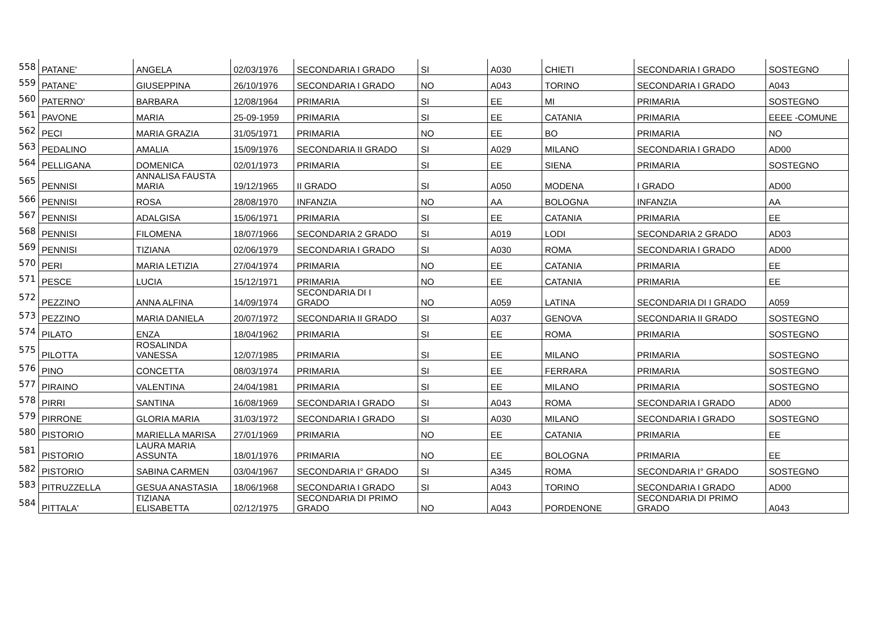| 558 | PATANE' | ANGELA | 02/03/1976 | SECONDARIA I GRADO | SI | A030 | CHIETI | SECONDARIA I GRADO | SOSTEGNO |
| 559 | PATANE' | GIUSEPPINA | 26/10/1976 | SECONDARIA I GRADO | NO | A043 | TORINO | SECONDARIA I GRADO | A043 |
| 560 | PATERNO' | BARBARA | 12/08/1964 | PRIMARIA | SI | EE | MI | PRIMARIA | SOSTEGNO |
| 561 | PAVONE | MARIA | 25-09-1959 | PRIMARIA | SI | EE | CATANIA | PRIMARIA | EEEE -COMUNE |
| 562 | PECI | MARIA GRAZIA | 31/05/1971 | PRIMARIA | NO | EE | BO | PRIMARIA | NO |
| 563 | PEDALINO | AMALIA | 15/09/1976 | SECONDARIA II GRADO | SI | A029 | MILANO | SECONDARIA I GRADO | AD00 |
| 564 | PELLIGANA | DOMENICA | 02/01/1973 | PRIMARIA | SI | EE | SIENA | PRIMARIA | SOSTEGNO |
| 565 | PENNISI | ANNALISA FAUSTA MARIA | 19/12/1965 | II GRADO | SI | A050 | MODENA | I GRADO | AD00 |
| 566 | PENNISI | ROSA | 28/08/1970 | INFANZIA | NO | AA | BOLOGNA | INFANZIA | AA |
| 567 | PENNISI | ADALGISA | 15/06/1971 | PRIMARIA | SI | EE | CATANIA | PRIMARIA | EE |
| 568 | PENNISI | FILOMENA | 18/07/1966 | SECONDARIA 2 GRADO | SI | A019 | LODI | SECONDARIA 2 GRADO | AD03 |
| 569 | PENNISI | TIZIANA | 02/06/1979 | SECONDARIA I GRADO | SI | A030 | ROMA | SECONDARIA I GRADO | AD00 |
| 570 | PERI | MARIA LETIZIA | 27/04/1974 | PRIMARIA | NO | EE | CATANIA | PRIMARIA | EE |
| 571 | PESCE | LUCIA | 15/12/1971 | PRIMARIA | NO | EE | CATANIA | PRIMARIA | EE |
| 572 | PEZZINO | ANNA ALFINA | 14/09/1974 | SECONDARIA DI I GRADO | NO | A059 | LATINA | SECONDARIA DI I GRADO | A059 |
| 573 | PEZZINO | MARIA DANIELA | 20/07/1972 | SECONDARIA II GRADO | SI | A037 | GENOVA | SECONDARIA II GRADO | SOSTEGNO |
| 574 | PILATO | ENZA | 18/04/1962 | PRIMARIA | SI | EE | ROMA | PRIMARIA | SOSTEGNO |
| 575 | PILOTTA | ROSALINDA VANESSA | 12/07/1985 | PRIMARIA | SI | EE | MILANO | PRIMARIA | SOSTEGNO |
| 576 | PINO | CONCETTA | 08/03/1974 | PRIMARIA | SI | EE | FERRARA | PRIMARIA | SOSTEGNO |
| 577 | PIRAINO | VALENTINA | 24/04/1981 | PRIMARIA | SI | EE | MILANO | PRIMARIA | SOSTEGNO |
| 578 | PIRRI | SANTINA | 16/08/1969 | SECONDARIA I GRADO | SI | A043 | ROMA | SECONDARIA I GRADO | AD00 |
| 579 | PIRRONE | GLORIA MARIA | 31/03/1972 | SECONDARIA I GRADO | SI | A030 | MILANO | SECONDARIA I GRADO | SOSTEGNO |
| 580 | PISTORIO | MARIELLA MARISA | 27/01/1969 | PRIMARIA | NO | EE | CATANIA | PRIMARIA | EE |
| 581 | PISTORIO | LAURA MARIA ASSUNTA | 18/01/1976 | PRIMARIA | NO | EE | BOLOGNA | PRIMARIA | EE |
| 582 | PISTORIO | SABINA CARMEN | 03/04/1967 | SECONDARIA I° GRADO | SI | A345 | ROMA | SECONDARIA I° GRADO | SOSTEGNO |
| 583 | PITRUZZELLA | GESUA ANASTASIA | 18/06/1968 | SECONDARIA I GRADO | SI | A043 | TORINO | SECONDARIA I GRADO | AD00 |
| 584 | PITTALA' | TIZIANA ELISABETTA | 02/12/1975 | SECONDARIA DI PRIMO GRADO | NO | A043 | PORDENONE | SECONDARIA DI PRIMO GRADO | A043 |